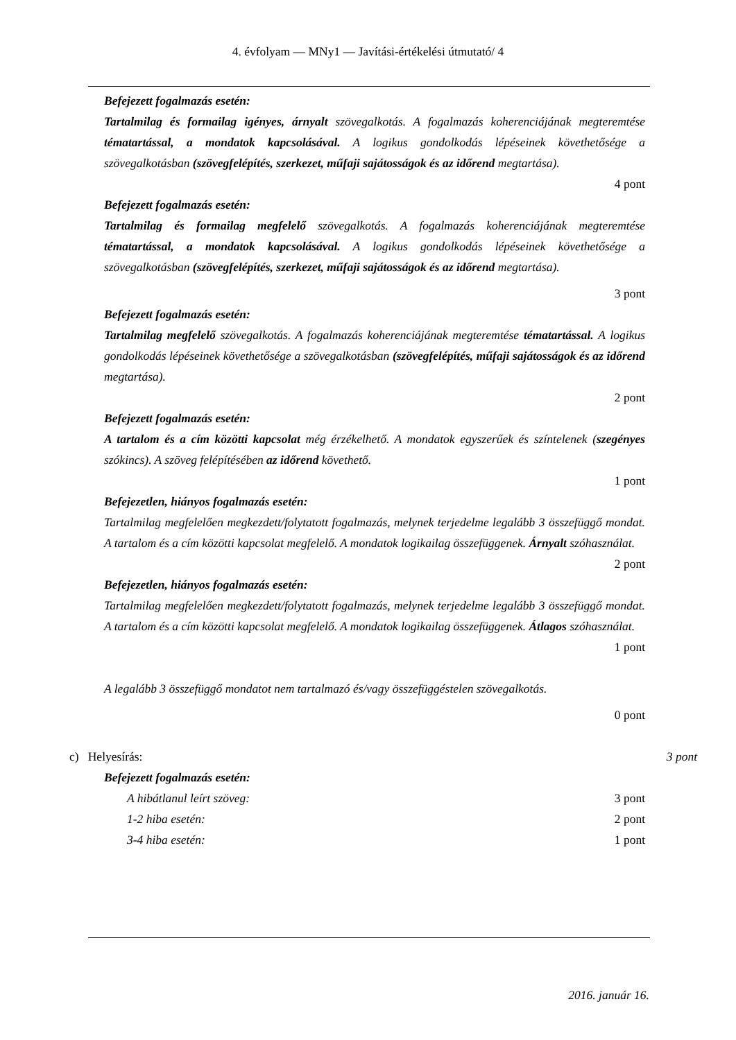4. évfolyam — MNy1 — Javítási-értékelési útmutató/ 4
Befejezett fogalmazás esetén:
Tartalmilag és formailag igényes, árnyalt szövegalkotás. A fogalmazás koherenciájának megteremtése tématartással, a mondatok kapcsolásával. A logikus gondolkodás lépéseinek követhetősége a szövegalkotásban (szövegfelépítés, szerkezet, műfaji sajátosságok és az időrend megtartása).
4 pont
Befejezett fogalmazás esetén:
Tartalmilag és formailag megfelelő szövegalkotás. A fogalmazás koherenciájának megteremtése tématartással, a mondatok kapcsolásával. A logikus gondolkodás lépéseinek követhetősége a szövegalkotásban (szövegfelépítés, szerkezet, műfaji sajátosságok és az időrend megtartása).
3 pont
Befejezett fogalmazás esetén:
Tartalmilag megfelelő szövegalkotás. A fogalmazás koherenciájának megteremtése tématartással. A logikus gondolkodás lépéseinek követhetősége a szövegalkotásban (szövegfelépítés, műfaji sajátosságok és az időrend megtartása).
2 pont
Befejezett fogalmazás esetén:
A tartalom és a cím közötti kapcsolat még érzékelhető. A mondatok egyszerűek és színtelenek (szegényes szókincs). A szöveg felépítésében az időrend követhető.
1 pont
Befejezetlen, hiányos fogalmazás esetén:
Tartalmilag megfelelően megkezdett/folytatott fogalmazás, melynek terjedelme legalább 3 összefüggő mondat. A tartalom és a cím közötti kapcsolat megfelelő. A mondatok logikailag összefüggenek. Árnyalt szóhasználat.
2 pont
Befejezetlen, hiányos fogalmazás esetén:
Tartalmilag megfelelően megkezdett/folytatott fogalmazás, melynek terjedelme legalább 3 összefüggő mondat. A tartalom és a cím közötti kapcsolat megfelelő. A mondatok logikailag összefüggenek. Átlagos szóhasználat.
1 pont
A legalább 3 összefüggő mondatot nem tartalmazó és/vagy összefüggéstelen szövegalkotás.
0 pont
c) Helyesírás: 3 pont
Befejezett fogalmazás esetén:
A hibátlanul leírt szöveg: 3 pont
1-2 hiba esetén: 2 pont
3-4 hiba esetén: 1 pont
2016. január 16.